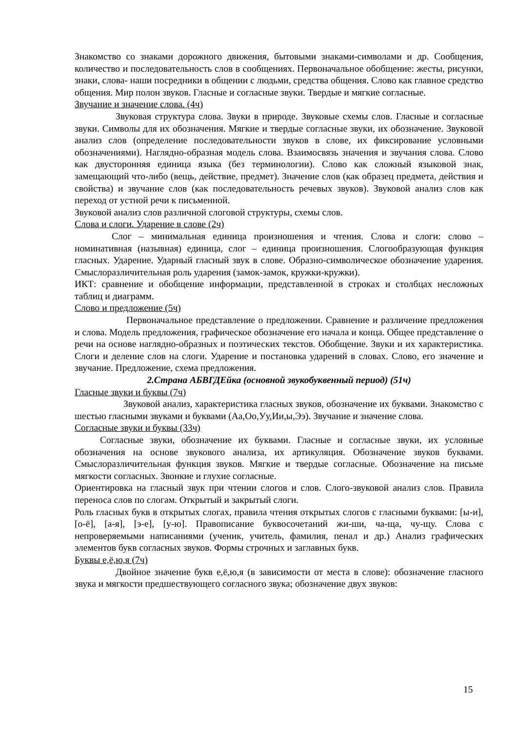Знакомство со знаками дорожного движения, бытовыми знаками-символами и др. Сообщения, количество и последовательность слов в сообщениях. Первоначальное обобщение: жесты, рисунки, знаки, слова- наши посредники в общении с людьми, средства общения. Слово как главное средство общения. Мир полон звуков. Гласные и согласные звуки. Твердые и мягкие согласные.
Звучание и значение слова. (4ч)
Звуковая структура слова. Звуки в природе. Звуковые схемы слов. Гласные и согласные звуки. Символы для их обозначения. Мягкие и твердые согласные звуки, их обозначение. Звуковой анализ слов (определение последовательности звуков в слове, их фиксирование условными обозначениями). Наглядно-образная модель слова. Взаимосвязь значения и звучания слова. Слово как двусторонняя единица языка (без терминологии). Слово как сложный языковой знак, замещающий что-либо (вещь, действие, предмет). Значение слов (как образец предмета, действия и свойства) и звучание слов (как последовательность речевых звуков). Звуковой анализ слов как переход от устной речи к письменной.
Звуковой анализ слов различной слоговой структуры, схемы слов.
Слова и слоги. Ударение в слове (2ч)
Слог – минимальная единица произношения и чтения. Слова и слоги: слово – номинативная (назывная) единица, слог – единица произношения. Слогообразующая функция гласных. Ударение. Ударный гласный звук в слове. Образно-символическое обозначение ударения. Смыслоразличительная роль ударения (замок-замок, кружки-кружки).
ИКТ: сравнение и обобщение информации, представленной в строках и столбцах несложных таблиц и диаграмм.
Слово и предложение (5ч)
Первоначальное представление о предложении. Сравнение и различение предложения и слова. Модель предложения, графическое обозначение его начала и конца. Общее представление о речи на основе наглядно-образных и поэтических текстов. Обобщение. Звуки и их характеристика. Слоги и деление слов на слоги. Ударение и постановка ударений в словах. Слово, его значение и звучание. Предложение, схема предложения.
2.Страна АБВГДЕйка (основной звукобуквенный период) (51ч)
Гласные звуки и буквы (7ч)
Звуковой анализ, характеристика гласных звуков, обозначение их буквами. Знакомство с шестью гласными звуками и буквами (Аа,Оо,Уу,Ии,ы,Ээ). Звучание и значение слова.
Согласные звуки и буквы (33ч)
Согласные звуки, обозначение их буквами. Гласные и согласные звуки, их условные обозначения на основе звукового анализа, их артикуляция. Обозначение звуков буквами. Смыслоразличительная функция звуков. Мягкие и твердые согласные. Обозначение на письме мягкости согласных. Звонкие и глухие согласные.
Ориентировка на гласный звук при чтении слогов и слов. Слого-звуковой анализ слов. Правила переноса слов по слогам. Открытый и закрытый слоги.
Роль гласных букв в открытых слогах, правила чтения открытых слогов с гласными буквами: [ы-и], [о-ё], [а-я], [э-е], [у-ю]. Правописание буквосочетаний жи-ши, ча-ща, чу-щу. Слова с непроверяемыми написаниями (ученик, учитель, фамилия, пенал и др.) Анализ графических элементов букв согласных звуков. Формы строчных и заглавных букв.
Буквы е,ё,ю,я (7ч)
Двойное значение букв е,ё,ю,я (в зависимости от места в слове): обозначение гласного звука и мягкости предшествующего согласного звука; обозначение двух звуков:
15